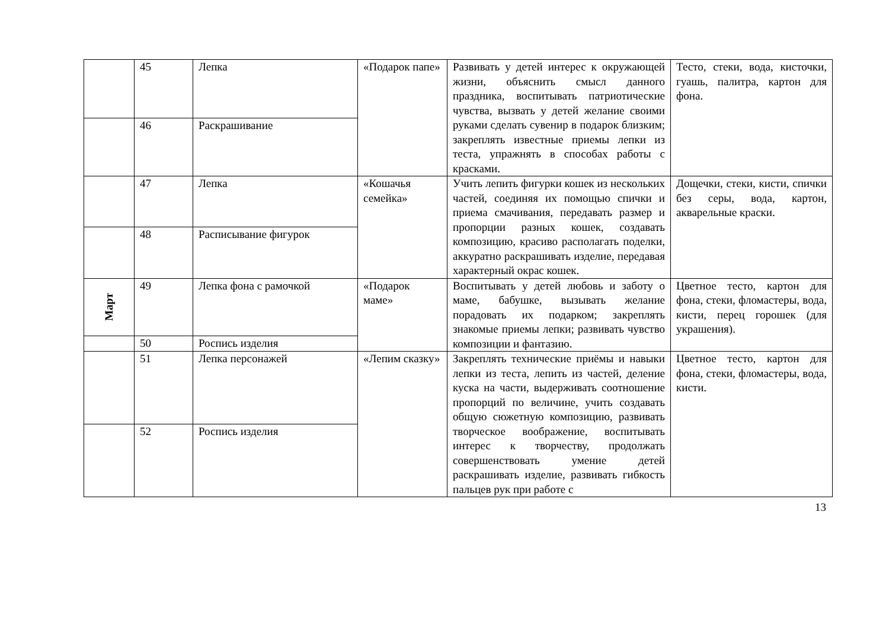| | 45 | Лепка | «Подарок папе» | Развивать у детей интерес к окружающей жизни, объяснить смысл данного праздника, воспитывать патриотические чувства, вызвать у детей желание своими руками сделать сувенир в подарок близким; закреплять известные приемы лепки из теста, упражнять в способах работы с красками. | Тесто, стеки, вода, кисточки, гуашь, палитра, картон для фона. |
| | 46 | Раскрашивание | | | |
| | 47 | Лепка | «Кошачья семейка» | Учить лепить фигурки кошек из нескольких частей, соединяя их помощью спички и приема смачивания, передавать размер и пропорции разных кошек, создавать композицию, красиво располагать поделки, аккуратно раскрашивать изделие, передавая характерный окрас кошек. | Дощечки, стеки, кисти, спички без серы, вода, картон, акварельные краски. |
| | 48 | Расписывание фигурок | | | |
| Март | 49 | Лепка фона с рамочкой | «Подарок маме» | Воспитывать у детей любовь и заботу о маме, бабушке, вызывать желание порадовать их подарком; закреплять знакомые приемы лепки; развивать чувство композиции и фантазию. | Цветное тесто, картон для фона, стеки, фломастеры, вода, кисти, перец горошек (для украшения). |
| | 50 | Роспись изделия | | | |
| | 51 | Лепка персонажей | «Лепим сказку» | Закреплять технические приёмы и навыки лепки из теста, лепить из частей, деление куска на части, выдерживать соотношение пропорций по величине, учить создавать общую сюжетную композицию, развивать творческое воображение, воспитывать интерес к творчеству, продолжать совершенствовать умение детей раскрашивать изделие, развивать гибкость пальцев рук при работе с | Цветное тесто, картон для фона, стеки, фломастеры, вода, кисти. |
| | 52 | Роспись изделия | | | |
13